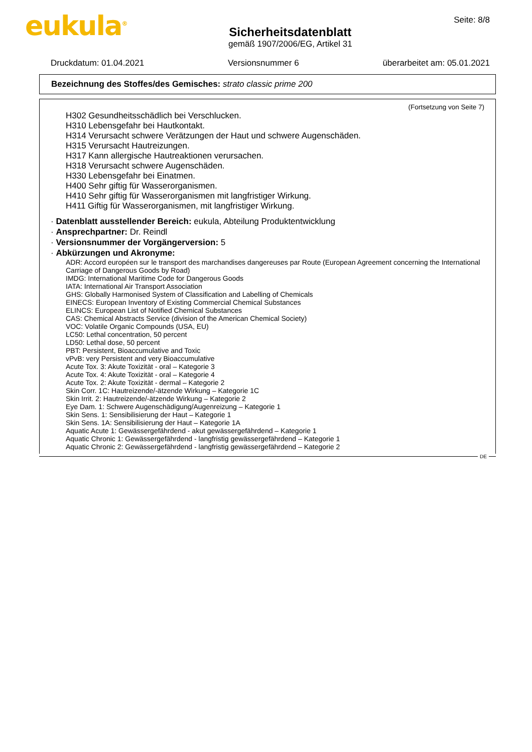eukula<sup>®</sup>
Sicherheitsdatenblatt
gemäß 1907/2006/EG, Artikel 31
Seite: 8/8
Druckdatum: 01.04.2021 Versionsnummer 6 überarbeitet am: 05.01.2021
Bezeichnung des Stoffes/des Gemisches: strato classic prime 200
(Fortsetzung von Seite 7)
H302 Gesundheitsschädlich bei Verschlucken.
H310 Lebensgefahr bei Hautkontakt.
H314 Verursacht schwere Verätzungen der Haut und schwere Augenschäden.
H315 Verursacht Hautreizungen.
H317 Kann allergische Hautreaktionen verursachen.
H318 Verursacht schwere Augenschäden.
H330 Lebensgefahr bei Einatmen.
H400 Sehr giftig für Wasserorganismen.
H410 Sehr giftig für Wasserorganismen mit langfristiger Wirkung.
H411 Giftig für Wasserorganismen, mit langfristiger Wirkung.
· Datenblatt ausstellender Bereich: eukula, Abteilung Produktentwicklung
· Ansprechpartner: Dr. Reindl
· Versionsnummer der Vorgängerversion: 5
· Abkürzungen und Akronyme:
ADR: Accord européen sur le transport des marchandises dangereuses par Route (European Agreement concerning the International Carriage of Dangerous Goods by Road)
IMDG: International Maritime Code for Dangerous Goods
IATA: International Air Transport Association
GHS: Globally Harmonised System of Classification and Labelling of Chemicals
EINECS: European Inventory of Existing Commercial Chemical Substances
ELINCS: European List of Notified Chemical Substances
CAS: Chemical Abstracts Service (division of the American Chemical Society)
VOC: Volatile Organic Compounds (USA, EU)
LC50: Lethal concentration, 50 percent
LD50: Lethal dose, 50 percent
PBT: Persistent, Bioaccumulative and Toxic
vPvB: very Persistent and very Bioaccumulative
Acute Tox. 3: Akute Toxizität - oral – Kategorie 3
Acute Tox. 4: Akute Toxizität - oral – Kategorie 4
Acute Tox. 2: Akute Toxizität - dermal – Kategorie 2
Skin Corr. 1C: Hautreizende/-ätzende Wirkung – Kategorie 1C
Skin Irrit. 2: Hautreizende/-ätzende Wirkung – Kategorie 2
Eye Dam. 1: Schwere Augenschädigung/Augenreizung – Kategorie 1
Skin Sens. 1: Sensibilisierung der Haut – Kategorie 1
Skin Sens. 1A: Sensibilisierung der Haut – Kategorie 1A
Aquatic Acute 1: Gewässergefährdend - akut gewässergefährdend – Kategorie 1
Aquatic Chronic 1: Gewässergefährdend - langfristig gewässergefährdend – Kategorie 1
Aquatic Chronic 2: Gewässergefährdend - langfristig gewässergefährdend – Kategorie 2
DE